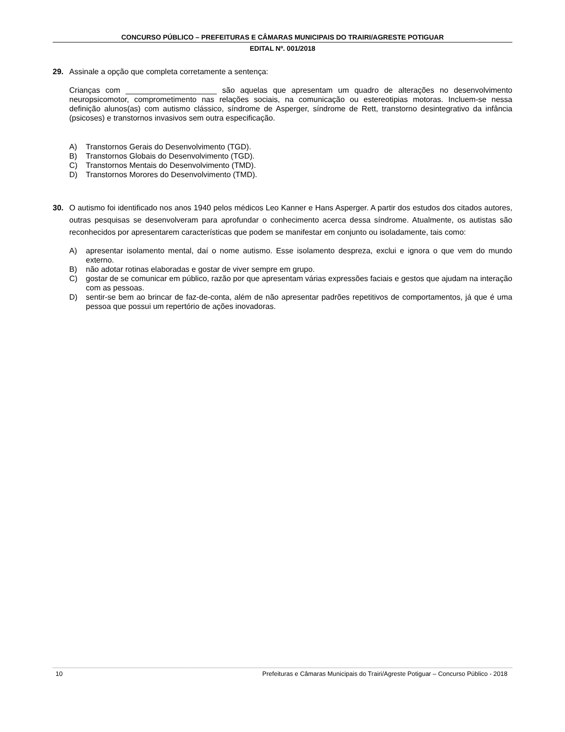CONCURSO PÚBLICO – PREFEITURAS E CÂMARAS MUNICIPAIS DO TRAIRI/AGRESTE POTIGUAR
EDITAL Nº. 001/2018
29. Assinale a opção que completa corretamente a sentença:
Crianças com _____________________ são aquelas que apresentam um quadro de alterações no desenvolvimento neuropsicomotor, comprometimento nas relações sociais, na comunicação ou estereotipias motoras. Incluem-se nessa definição alunos(as) com autismo clássico, síndrome de Asperger, síndrome de Rett, transtorno desintegrativo da infância (psicoses) e transtornos invasivos sem outra especificação.
A) Transtornos Gerais do Desenvolvimento (TGD).
B) Transtornos Globais do Desenvolvimento (TGD).
C) Transtornos Mentais do Desenvolvimento (TMD).
D) Transtornos Morores do Desenvolvimento (TMD).
30. O autismo foi identificado nos anos 1940 pelos médicos Leo Kanner e Hans Asperger. A partir dos estudos dos citados autores, outras pesquisas se desenvolveram para aprofundar o conhecimento acerca dessa síndrome. Atualmente, os autistas são reconhecidos por apresentarem características que podem se manifestar em conjunto ou isoladamente, tais como:
A) apresentar isolamento mental, daí o nome autismo. Esse isolamento despreza, exclui e ignora o que vem do mundo externo.
B) não adotar rotinas elaboradas e gostar de viver sempre em grupo.
C) gostar de se comunicar em público, razão por que apresentam várias expressões faciais e gestos que ajudam na interação com as pessoas.
D) sentir-se bem ao brincar de faz-de-conta, além de não apresentar padrões repetitivos de comportamentos, já que é uma pessoa que possui um repertório de ações inovadoras.
10 Prefeituras e Câmaras Municipais do Trairi/Agreste Potiguar – Concurso Público - 2018